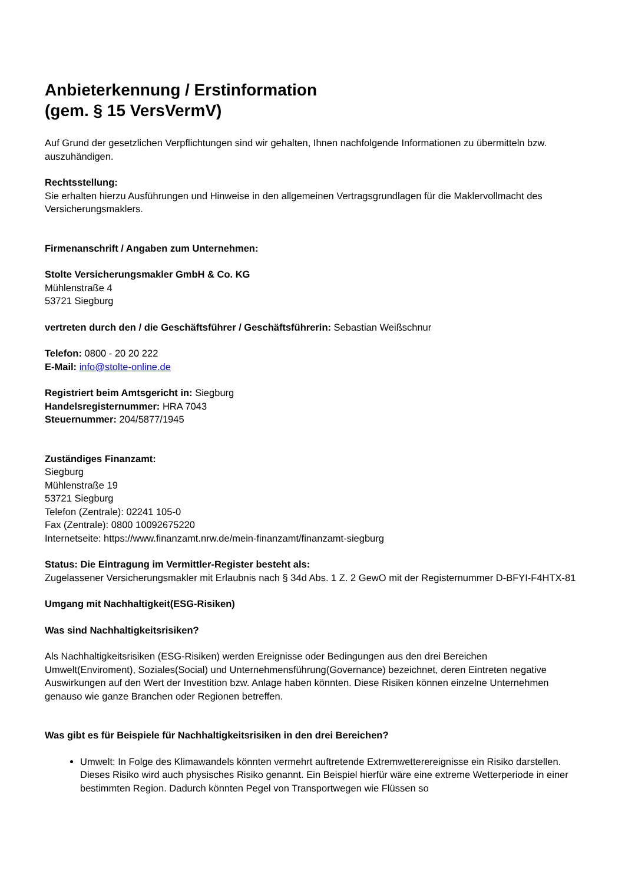Anbieterkennung / Erstinformation
(gem. § 15 VersVermV)
Auf Grund der gesetzlichen Verpflichtungen sind wir gehalten, Ihnen nachfolgende Informationen zu übermitteln bzw. auszuhändigen.
Rechtsstellung:
Sie erhalten hierzu Ausführungen und Hinweise in den allgemeinen Vertragsgrundlagen für die Maklervollmacht des Versicherungsmaklers.
Firmenanschrift / Angaben zum Unternehmen:
Stolte Versicherungsmakler GmbH & Co. KG
Mühlenstraße 4
53721 Siegburg
vertreten durch den / die Geschäftsführer / Geschäftsführerin: Sebastian Weißschnur
Telefon: 0800 - 20 20 222
E-Mail: info@stolte-online.de
Registriert beim Amtsgericht in: Siegburg
Handelsregisternummer: HRA 7043
Steuernummer: 204/5877/1945
Zuständiges Finanzamt:
Siegburg
Mühlenstraße 19
53721 Siegburg
Telefon (Zentrale): 02241 105-0
Fax (Zentrale): 0800 10092675220
Internetseite: https://www.finanzamt.nrw.de/mein-finanzamt/finanzamt-siegburg
Status: Die Eintragung im Vermittler-Register besteht als:
Zugelassener Versicherungsmakler mit Erlaubnis nach § 34d Abs. 1 Z. 2 GewO mit der Registernummer D-BFYI-F4HTX-81
Umgang mit Nachhaltigkeit(ESG-Risiken)
Was sind Nachhaltigkeitsrisiken?
Als Nachhaltigkeitsrisiken (ESG-Risiken) werden Ereignisse oder Bedingungen aus den drei Bereichen Umwelt(Enviroment), Soziales(Social) und Unternehmensführung(Governance) bezeichnet, deren Eintreten negative Auswirkungen auf den Wert der Investition bzw. Anlage haben könnten. Diese Risiken können einzelne Unternehmen genauso wie ganze Branchen oder Regionen betreffen.
Was gibt es für Beispiele für Nachhaltigkeitsrisiken in den drei Bereichen?
Umwelt: In Folge des Klimawandels könnten vermehrt auftretende Extremwetterereignisse ein Risiko darstellen. Dieses Risiko wird auch physisches Risiko genannt. Ein Beispiel hierfür wäre eine extreme Wetterperiode in einer bestimmten Region. Dadurch könnten Pegel von Transportwegen wie Flüssen so